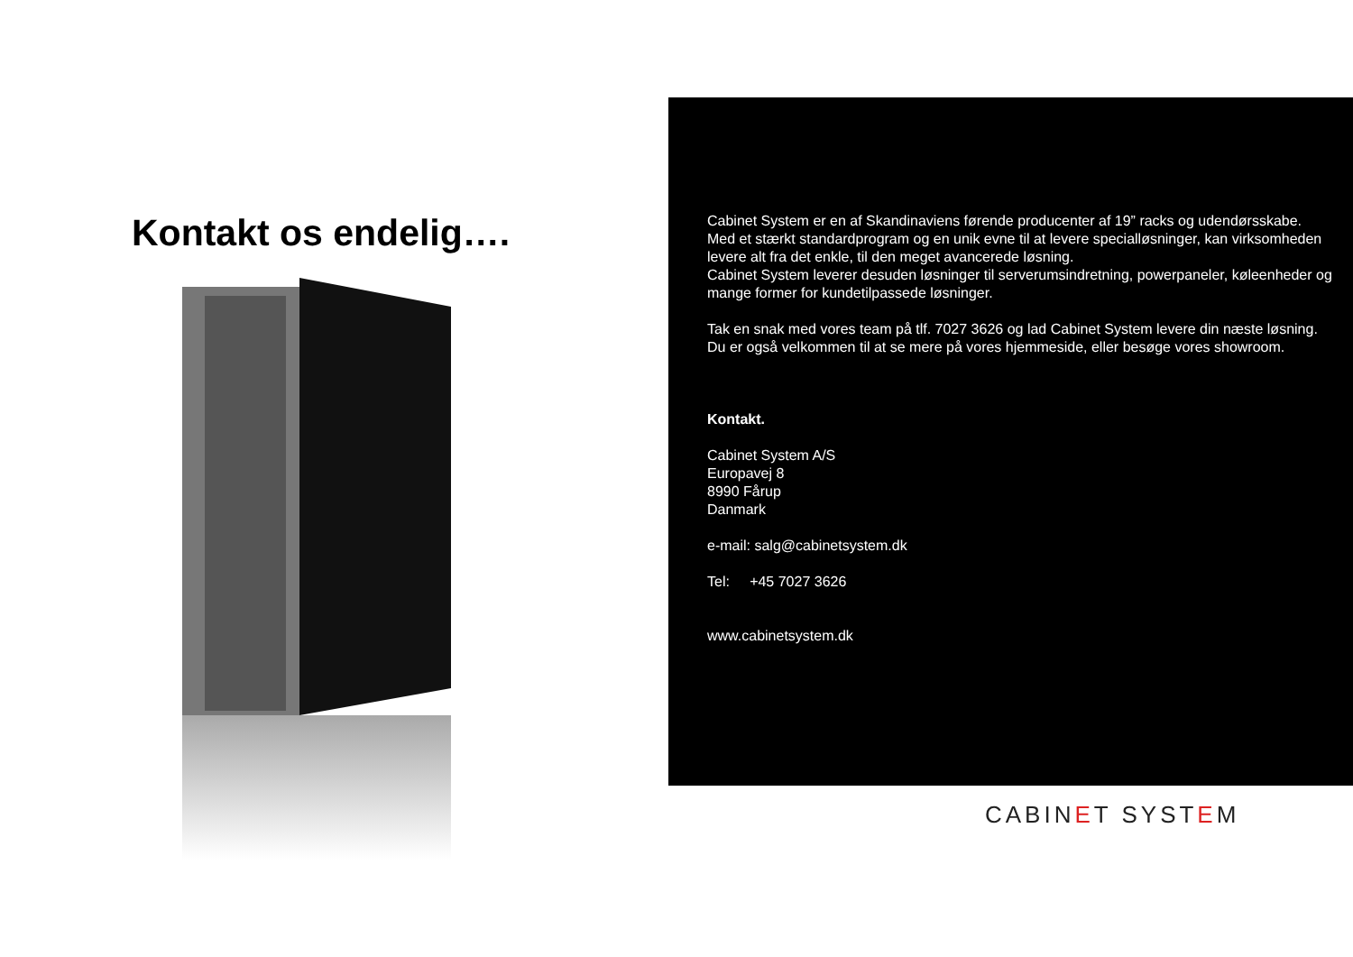Kontakt os endelig….
Cabinet System er en af Skandinaviens førende producenter af 19” racks og udendørsskabe.
Med et stærkt standardprogram og en unik evne til at levere specialløsninger, kan virksomheden levere alt fra det enkle, til den meget avancerede løsning.
Cabinet System leverer desuden løsninger til serverumsindretning, powerpaneler, køleenheder og mange former for kundetilpassede løsninger.
Tak en snak med vores team på tlf. 7027 3626 og lad Cabinet System levere din næste løsning.
Du er også velkommen til at se mere på vores hjemmeside, eller besøge vores showroom.
Kontakt.
Cabinet System A/S
Europavej 8
8990 Fårup
Danmark
e-mail: salg@cabinetsystem.dk
Tel: +45 7027 3626
www.cabinetsystem.dk
CABINET SYSTEM